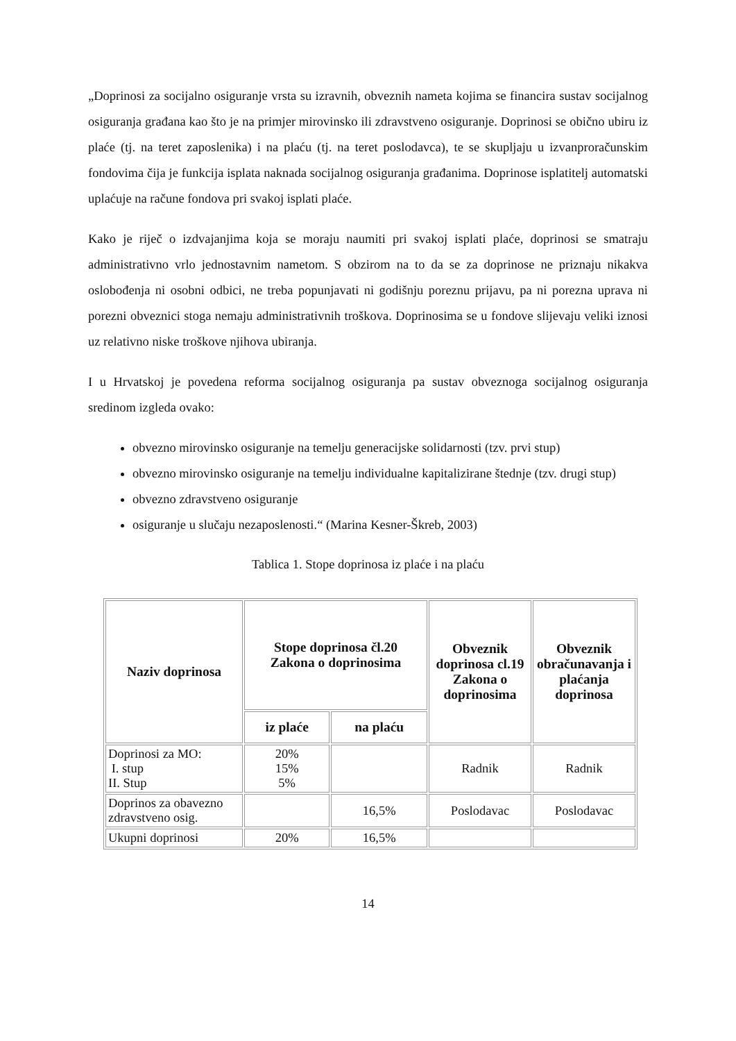„Doprinosi za socijalno osiguranje vrsta su izravnih, obveznih nameta kojima se financira sustav socijalnog osiguranja građana kao što je na primjer mirovinsko ili zdravstveno osiguranje. Doprinosi se obično ubiru iz plaće (tj. na teret zaposlenika) i na plaću (tj. na teret poslodavca), te se skupljaju u izvanproračunskim fondovima čija je funkcija isplata naknada socijalnog osiguranja građanima. Doprinose isplatitelj automatski uplaćuje na račune fondova pri svakoj isplati plaće.
Kako je riječ o izdvajanjima koja se moraju naumiti pri svakoj isplati plaće, doprinosi se smatraju administrativno vrlo jednostavnim nametom. S obzirom na to da se za doprinose ne priznaju nikakva oslobođenja ni osobni odbici, ne treba popunjavati ni godišnju poreznu prijavu, pa ni porezna uprava ni porezni obveznici stoga nemaju administrativnih troškova. Doprinosima se u fondove slijevaju veliki iznosi uz relativno niske troškove njihova ubiranja.
I u Hrvatskoj je povedena reforma socijalnog osiguranja pa sustav obveznoga socijalnog osiguranja sredinom izgleda ovako:
obvezno mirovinsko osiguranje na temelju generacijske solidarnosti (tzv. prvi stup)
obvezno mirovinsko osiguranje na temelju individualne kapitalizirane štednje (tzv. drugi stup)
obvezno zdravstveno osiguranje
osiguranje u slučaju nezaposlenosti.“ (Marina Kesner-Škreb, 2003)
Tablica 1. Stope doprinosa iz plaće i na plaću
| Naziv doprinosa | Stope doprinosa čl.20 Zakona o doprinosima | | Obveznik doprinosa cl.19 Zakona o doprinosima | Obveznik obračunavanja i plaćanja doprinosa |
| --- | --- | --- | --- | --- |
| | iz plaće | na plaću | | |
| Doprinosi za MO: I. stup II. Stup | 20% 15% 5% | | Radnik | Radnik |
| Doprinos za obavezno zdravstveno osig. | | 16,5% | Poslodavac | Poslodavac |
| Ukupni doprinosi | 20% | 16,5% | | |
14